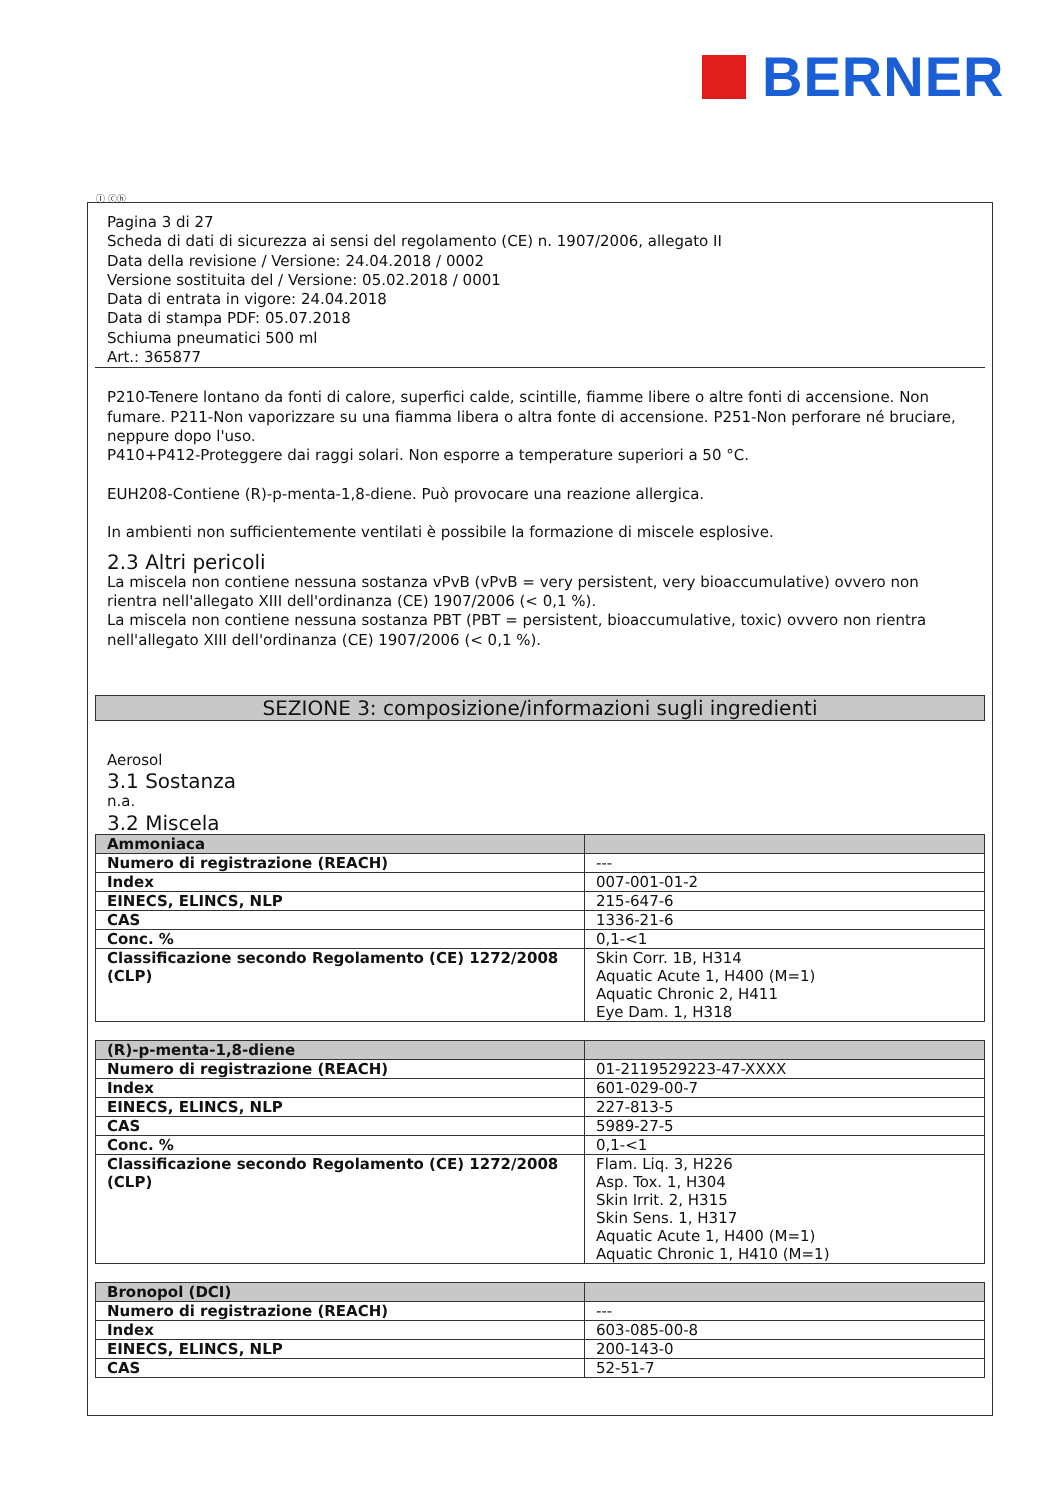BERNER
Ⓘ ⓒⓗ
Pagina 3 di 27
Scheda di dati di sicurezza ai sensi del regolamento (CE) n. 1907/2006, allegato II
Data della revisione / Versione: 24.04.2018 / 0002
Versione sostituita del / Versione: 05.02.2018 / 0001
Data di entrata in vigore: 24.04.2018
Data di stampa PDF: 05.07.2018
Schiuma pneumatici 500 ml
Art.: 365877
P210-Tenere lontano da fonti di calore, superfici calde, scintille, fiamme libere o altre fonti di accensione. Non fumare. P211-Non vaporizzare su una fiamma libera o altra fonte di accensione. P251-Non perforare né bruciare, neppure dopo l'uso.
P410+P412-Proteggere dai raggi solari. Non esporre a temperature superiori a 50 °C.
EUH208-Contiene (R)-p-menta-1,8-diene. Può provocare una reazione allergica.
In ambienti non sufficientemente ventilati è possibile la formazione di miscele esplosive.
2.3 Altri pericoli
La miscela non contiene nessuna sostanza vPvB (vPvB = very persistent, very bioaccumulative) ovvero non rientra nell'allegato XIII dell'ordinanza (CE) 1907/2006 (< 0,1 %).
La miscela non contiene nessuna sostanza PBT (PBT = persistent, bioaccumulative, toxic) ovvero non rientra nell'allegato XIII dell'ordinanza (CE) 1907/2006 (< 0,1 %).
SEZIONE 3: composizione/informazioni sugli ingredienti
Aerosol
3.1 Sostanza
n.a.
3.2 Miscela
| Ammoniaca | |
| Numero di registrazione (REACH) | --- |
| Index | 007-001-01-2 |
| EINECS, ELINCS, NLP | 215-647-6 |
| CAS | 1336-21-6 |
| Conc. % | 0,1-<1 |
| Classificazione secondo Regolamento (CE) 1272/2008 (CLP) | Skin Corr. 1B, H314 Aquatic Acute 1, H400 (M=1) Aquatic Chronic 2, H411 Eye Dam. 1, H318 |
| (R)-p-menta-1,8-diene | |
| Numero di registrazione (REACH) | 01-2119529223-47-XXXX |
| Index | 601-029-00-7 |
| EINECS, ELINCS, NLP | 227-813-5 |
| CAS | 5989-27-5 |
| Conc. % | 0,1-<1 |
| Classificazione secondo Regolamento (CE) 1272/2008 (CLP) | Flam. Liq. 3, H226 Asp. Tox. 1, H304 Skin Irrit. 2, H315 Skin Sens. 1, H317 Aquatic Acute 1, H400 (M=1) Aquatic Chronic 1, H410 (M=1) |
| Bronopol (DCI) | |
| Numero di registrazione (REACH) | --- |
| Index | 603-085-00-8 |
| EINECS, ELINCS, NLP | 200-143-0 |
| CAS | 52-51-7 |